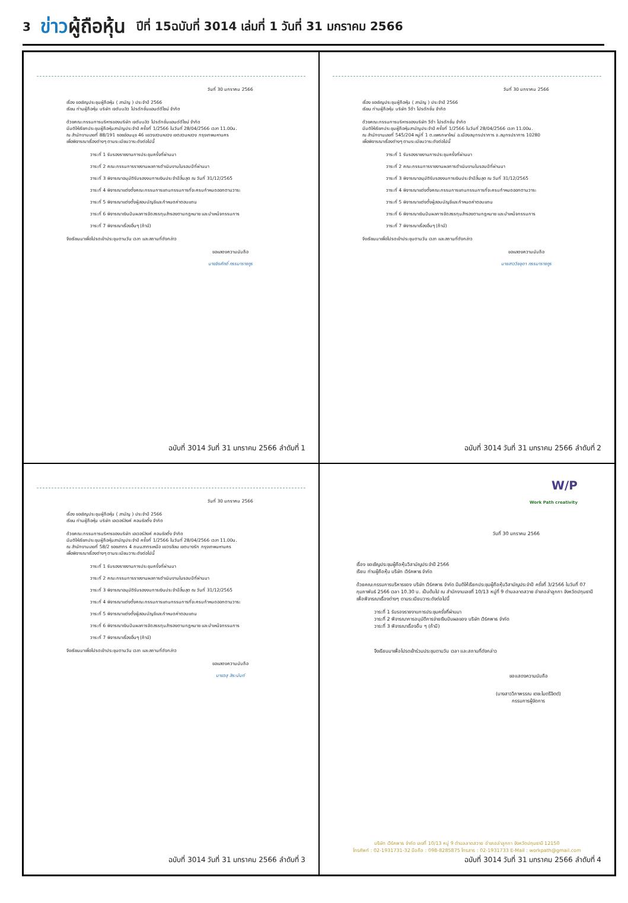3
ข่าวผู้ถือหุ้น
ปีที่ 15ฉบับที่ 3014 เล่มที่ 1 วันที่ 31 มกราคม 2566
วันที่ 30 มกราคม 2566
เรื่อง ขอเชิญประชุมผู้ถือหุ้น ( สามัญ ) ประจำปี 2566
เรียน ท่านผู้ถือหุ้น บริษัท เจดับบลิว โปรดักชั่นแอนด์ดีไซน์ จำกัด
ด้วยคณะกรรมการบริหารของบริษัท เจดับบลิว โปรดักชั่นแอนด์ดีไซน์ จำกัด
มีมติให้เรียกประชุมผู้ถือหุ้นสามัญประจำปี ครั้งที่ 1/2566 ในวันที่ 28/04/2566 เวลา 11.00น.
ณ สำนักงานเลขที่ 88/191 ซอยอ่อนนุช 46 แขวงสวนหลวง เขตสวนหลวง กรุงเทพมหานคร
เพื่อพิจารณาเรื่องต่างๆ ตามระเบียบวาระดังต่อไปนี้
วาระที่ 1 รับรองรายงานการประชุมครั้งที่ผ่านมา
วาระที่ 2 คณะกรรมการรายงานผลการดำเนินงานในรอบปีที่ผ่านมา
วาระที่ 3 พิจารณาอนุมัติรับรองงบการเงินประจำปีสิ้นสุด ณ วันที่ 31/12/2565
วาระที่ 4 พิจารณาแต่งตั้งคณะกรรมการแทนกรรมการที่จะครบกำหนดออกตามวาระ
วาระที่ 5 พิจารณาแต่งตั้งผู้สอบบัญชีและกำหนดค่าตอบแทน
วาระที่ 6 พิจารณาเงินปันผลการจัดสรรทุนสำรองตามกฎหมาย และบำเหน็จกรรมการ
วาระที่ 7 พิจารณาเรื่องอื่นๆ (ถ้ามี)
จึงเรียนมาเพื่อโปรดเข้าประชุมตามวัน เวลา และสถานที่ดังกล่าว
ขอแสดงความนับถือ
นายจิรศักดิ์ กรรมารางกูร
ฉบับที่ 3014 วันที่ 31 มกราคม 2566 ลำดับที่ 1
วันที่ 30 มกราคม 2566
เรื่อง ขอเชิญประชุมผู้ถือหุ้น ( สามัญ ) ประจำปี 2566
เรียน ท่านผู้ถือหุ้น บริษัท วีด้า โปรดักชั่น จำกัด
ด้วยคณะกรรมการบริหารของบริษัท วีด้า โปรดักชั่น จำกัด
มีมติให้เรียกประชุมผู้ถือหุ้นสามัญประจำปี ครั้งที่ 1/2566 ในวันที่ 28/04/2566 เวลา 11.00น.
ณ สำนักงานเลขที่ 545/204 หมู่ที่ 1 ต.แพรกษาใหม่ อ.เมืองสมุทรปราการ จ.สมุทรปราการ 10280
เพื่อพิจารณาเรื่องต่างๆ ตามระเบียบวาระดังต่อไปนี้
วาระที่ 1 รับรองรายงานการประชุมครั้งที่ผ่านมา
วาระที่ 2 คณะกรรมการรายงานผลการดำเนินงานในรอบปีที่ผ่านมา
วาระที่ 3 พิจารณาอนุมัติรับรองงบการเงินประจำปีสิ้นสุด ณ วันที่ 31/12/2565
วาระที่ 4 พิจารณาแต่งตั้งคณะกรรมการแทนกรรมการที่จะครบกำหนดออกตามวาระ
วาระที่ 5 พิจารณาแต่งตั้งผู้สอบบัญชีและกำหนดค่าตอบแทน
วาระที่ 6 พิจารณาเงินปันผลการจัดสรรทุนสำรองตามกฎหมาย และบำเหน็จกรรมการ
วาระที่ 7 พิจารณาเรื่องอื่นๆ (ถ้ามี)
จึงเรียนมาเพื่อโปรดเข้าประชุมตามวัน เวลา และสถานที่ดังกล่าว
ขอแสดงความนับถือ
นางสาววิชชุดา กรรมารางกูร
ฉบับที่ 3014 วันที่ 31 มกราคม 2566 ลำดับที่ 2
วันที่ 30 มกราคม 2566
เรื่อง ขอเชิญประชุมผู้ถือหุ้น ( สามัญ ) ประจำปี 2566
เรียน ท่านผู้ถือหุ้น บริษัท เอเวอร์ลิงค์ คอนซัลติ้ง จำกัด
ด้วยคณะกรรมการบริหารของบริษัท เอเวอร์ลิงค์ คอนซัลติ้ง จำกัด
มีมติให้เรียกประชุมผู้ถือหุ้นสามัญประจำปี ครั้งที่ 1/2566 ในวันที่ 28/04/2566 เวลา 11.00น.
ณ สำนักงานเลขที่ 58/2 ซอยสาทร 4 ถนนสาทรเหนือ แขวงสีลม เขตบางรัก กรุงเทพมหานคร
เพื่อพิจารณาเรื่องต่างๆ ตามระเบียบวาระดังต่อไปนี้
วาระที่ 1 รับรองรายงานการประชุมครั้งที่ผ่านมา
วาระที่ 2 คณะกรรมการรายงานผลการดำเนินงานในรอบปีที่ผ่านมา
วาระที่ 3 พิจารณาอนุมัติรับรองงบการเงินประจำปีสิ้นสุด ณ วันที่ 31/12/2565
วาระที่ 4 พิจารณาแต่งตั้งคณะกรรมการแทนกรรมการที่จะครบกำหนดออกตามวาระ
วาระที่ 5 พิจารณาแต่งตั้งผู้สอบบัญชีและกำหนดค่าตอบแทน
วาระที่ 6 พิจารณาเงินปันผลการจัดสรรทุนสำรองตามกฎหมาย และบำเหน็จกรรมการ
วาระที่ 7 พิจารณาเรื่องอื่นๆ (ถ้ามี)
จึงเรียนมาเพื่อโปรดเข้าประชุมตามวัน เวลา และสถานที่ดังกล่าว
ขอแสดงความนับถือ
นายวสุ สิระนันท์
ฉบับที่ 3014 วันที่ 31 มกราคม 2566 ลำดับที่ 3
W/P
Work Path creativity
วันที่ 30 มกราคม 2566
เรื่อง ขอเชิญประชุมผู้ถือหุ้นวิสามัญประจำปี 2566
เรียน ท่านผู้ถือหุ้น บริษัท เวิร์คพาธ จำกัด
ด้วยคณะกรรมการบริหารของ บริษัท เวิร์คพาธ จำกัด มีมติให้เรียกประชุมผู้ถือหุ้นวิสามัญประจำปี ครั้งที่ 3/2566 ในวันที่ 07 กุมภาพันธ์ 2566 เวลา 10.30 น. เป็นต้นไป ณ สำนักงานเลขที่ 10/13 หมู่ที่ 9 ตำบลลาดสวาย อำเภอลำลูกกา จังหวัดปทุมธานี เพื่อพิจารณาเรื่องต่างๆ ตามระเบียบวาระดังต่อไปนี้
วาระที่ 1 รับรองรายงานการประชุมครั้งที่ผ่านมา
วาระที่ 2 พิจารณาการอนุมัติการจ่ายเงินปันผลของ บริษัท เวิร์คพาธ จำกัด
วาระที่ 3 พิจารณาเรื่องอื่น ๆ (ถ้ามี)
จึงเรียนมาเพื่อโปรดเข้าร่วมประชุมตามวัน เวลา และสถานที่ดังกล่าว
ขอแสดงความนับถือ
(นางสาววิภาพรรณ เตชะไมตรีจิตต์)
กรรมการผู้จัดการ
บริษัท เวิร์คพาธ จำกัด เลขที่ 10/13 หมู่ 9 ตำบลลาดสวาย อำเภอลำลูกกา จังหวัดปทุมธานี 12150
โทรศัพท์ : 02-1931731-32 มือถือ : 098-8285875 โทรสาร : 02-1931733 E-Mail : workpath@gmail.com
ฉบับที่ 3014 วันที่ 31 มกราคม 2566 ลำดับที่ 4